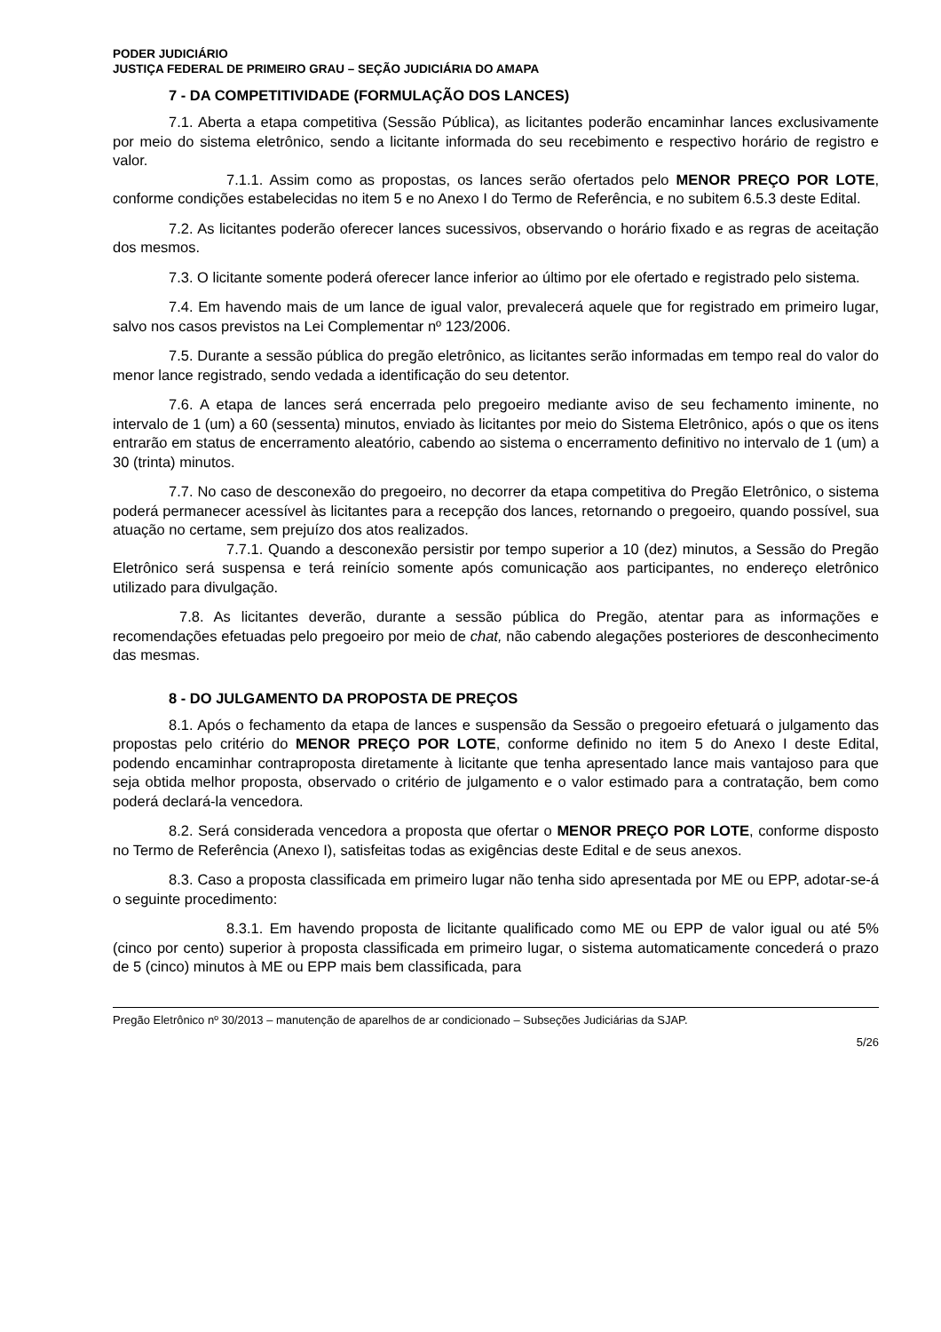PODER JUDICIÁRIO
JUSTIÇA FEDERAL DE PRIMEIRO GRAU – SEÇÃO JUDICIÁRIA DO AMAPA
7 - DA COMPETITIVIDADE (FORMULAÇÃO DOS LANCES)
7.1. Aberta a etapa competitiva (Sessão Pública), as licitantes poderão encaminhar lances exclusivamente por meio do sistema eletrônico, sendo a licitante informada do seu recebimento e respectivo horário de registro e valor.
7.1.1. Assim como as propostas, os lances serão ofertados pelo MENOR PREÇO POR LOTE, conforme condições estabelecidas no item 5 e no Anexo I do Termo de Referência, e no subitem 6.5.3 deste Edital.
7.2. As licitantes poderão oferecer lances sucessivos, observando o horário fixado e as regras de aceitação dos mesmos.
7.3. O licitante somente poderá oferecer lance inferior ao último por ele ofertado e registrado pelo sistema.
7.4. Em havendo mais de um lance de igual valor, prevalecerá aquele que for registrado em primeiro lugar, salvo nos casos previstos na Lei Complementar nº 123/2006.
7.5. Durante a sessão pública do pregão eletrônico, as licitantes serão informadas em tempo real do valor do menor lance registrado, sendo vedada a identificação do seu detentor.
7.6. A etapa de lances será encerrada pelo pregoeiro mediante aviso de seu fechamento iminente, no intervalo de 1 (um) a 60 (sessenta) minutos, enviado às licitantes por meio do Sistema Eletrônico, após o que os itens entrarão em status de encerramento aleatório, cabendo ao sistema o encerramento definitivo no intervalo de 1 (um) a 30 (trinta) minutos.
7.7. No caso de desconexão do pregoeiro, no decorrer da etapa competitiva do Pregão Eletrônico, o sistema poderá permanecer acessível às licitantes para a recepção dos lances, retornando o pregoeiro, quando possível, sua atuação no certame, sem prejuízo dos atos realizados.
7.7.1. Quando a desconexão persistir por tempo superior a 10 (dez) minutos, a Sessão do Pregão Eletrônico será suspensa e terá reinício somente após comunicação aos participantes, no endereço eletrônico utilizado para divulgação.
7.8. As licitantes deverão, durante a sessão pública do Pregão, atentar para as informações e recomendações efetuadas pelo pregoeiro por meio de chat, não cabendo alegações posteriores de desconhecimento das mesmas.
8 - DO JULGAMENTO DA PROPOSTA DE PREÇOS
8.1. Após o fechamento da etapa de lances e suspensão da Sessão o pregoeiro efetuará o julgamento das propostas pelo critério do MENOR PREÇO POR LOTE, conforme definido no item 5 do Anexo I deste Edital, podendo encaminhar contraproposta diretamente à licitante que tenha apresentado lance mais vantajoso para que seja obtida melhor proposta, observado o critério de julgamento e o valor estimado para a contratação, bem como poderá declará-la vencedora.
8.2. Será considerada vencedora a proposta que ofertar o MENOR PREÇO POR LOTE, conforme disposto no Termo de Referência (Anexo I), satisfeitas todas as exigências deste Edital e de seus anexos.
8.3. Caso a proposta classificada em primeiro lugar não tenha sido apresentada por ME ou EPP, adotar-se-á o seguinte procedimento:
8.3.1. Em havendo proposta de licitante qualificado como ME ou EPP de valor igual ou até 5% (cinco por cento) superior à proposta classificada em primeiro lugar, o sistema automaticamente concederá o prazo de 5 (cinco) minutos à ME ou EPP mais bem classificada, para
Pregão Eletrônico nº 30/2013 – manutenção de aparelhos de ar condicionado – Subseções Judiciárias da SJAP.
5/26